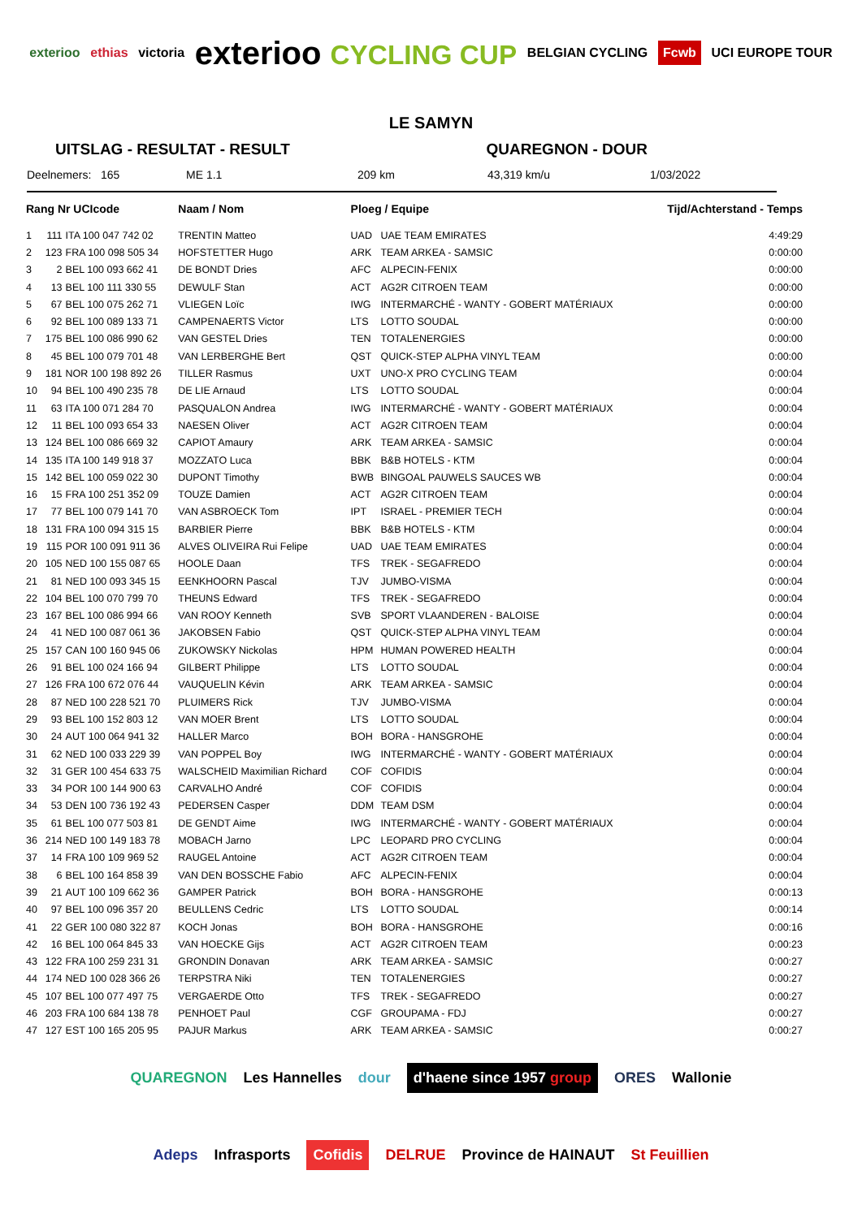exterioo ethias victoria exterioo CYCLING CUP BELGIAN CYCLING Fcwb UCI EUROPE TOUR
LE SAMYN
UITSLAG - RESULTAT - RESULT QUAREGNON - DOUR
Deelnemers: 165 ME 1.1 209 km 43,319 km/u 1/03/2022
| Rang Nr UCIcode | | | Naam / Nom | Ploeg / Equipe | | Tijd/Achterstand - Temps |
| --- | --- | --- | --- | --- | --- | --- |
| 1 | 111 | ITA 100 047 742 02 | TRENTIN Matteo | UAD | UAE TEAM EMIRATES | 4:49:29 |
| 2 | 123 | FRA 100 098 505 34 | HOFSTETTER Hugo | ARK | TEAM ARKEA - SAMSIC | 0:00:00 |
| 3 | 2 | BEL 100 093 662 41 | DE BONDT Dries | AFC | ALPECIN-FENIX | 0:00:00 |
| 4 | 13 | BEL 100 111 330 55 | DEWULF Stan | ACT | AG2R CITROEN TEAM | 0:00:00 |
| 5 | 67 | BEL 100 075 262 71 | VLIEGEN Loïc | IWG | INTERMARCHÉ - WANTY - GOBERT MATÉRIAUX | 0:00:00 |
| 6 | 92 | BEL 100 089 133 71 | CAMPENAERTS Victor | LTS | LOTTO SOUDAL | 0:00:00 |
| 7 | 175 | BEL 100 086 990 62 | VAN GESTEL Dries | TEN | TOTALENERGIES | 0:00:00 |
| 8 | 45 | BEL 100 079 701 48 | VAN LERBERGHE Bert | QST | QUICK-STEP ALPHA VINYL TEAM | 0:00:00 |
| 9 | 181 | NOR 100 198 892 26 | TILLER Rasmus | UXT | UNO-X PRO CYCLING TEAM | 0:00:04 |
| 10 | 94 | BEL 100 490 235 78 | DE LIE Arnaud | LTS | LOTTO SOUDAL | 0:00:04 |
| 11 | 63 | ITA 100 071 284 70 | PASQUALON Andrea | IWG | INTERMARCHÉ - WANTY - GOBERT MATÉRIAUX | 0:00:04 |
| 12 | 11 | BEL 100 093 654 33 | NAESEN Oliver | ACT | AG2R CITROEN TEAM | 0:00:04 |
| 13 | 124 | BEL 100 086 669 32 | CAPIOT Amaury | ARK | TEAM ARKEA - SAMSIC | 0:00:04 |
| 14 | 135 | ITA 100 149 918 37 | MOZZATO Luca | BBK | B&B HOTELS - KTM | 0:00:04 |
| 15 | 142 | BEL 100 059 022 30 | DUPONT Timothy | BWB | BINGOAL PAUWELS SAUCES WB | 0:00:04 |
| 16 | 15 | FRA 100 251 352 09 | TOUZE Damien | ACT | AG2R CITROEN TEAM | 0:00:04 |
| 17 | 77 | BEL 100 079 141 70 | VAN ASBROECK Tom | IPT | ISRAEL - PREMIER TECH | 0:00:04 |
| 18 | 131 | FRA 100 094 315 15 | BARBIER Pierre | BBK | B&B HOTELS - KTM | 0:00:04 |
| 19 | 115 | POR 100 091 911 36 | ALVES OLIVEIRA Rui Felipe | UAD | UAE TEAM EMIRATES | 0:00:04 |
| 20 | 105 | NED 100 155 087 65 | HOOLE Daan | TFS | TREK - SEGAFREDO | 0:00:04 |
| 21 | 81 | NED 100 093 345 15 | EENKHOORN Pascal | TJV | JUMBO-VISMA | 0:00:04 |
| 22 | 104 | BEL 100 070 799 70 | THEUNS Edward | TFS | TREK - SEGAFREDO | 0:00:04 |
| 23 | 167 | BEL 100 086 994 66 | VAN ROOY Kenneth | SVB | SPORT VLAANDEREN - BALOISE | 0:00:04 |
| 24 | 41 | NED 100 087 061 36 | JAKOBSEN Fabio | QST | QUICK-STEP ALPHA VINYL TEAM | 0:00:04 |
| 25 | 157 | CAN 100 160 945 06 | ZUKOWSKY Nickolas | HPM | HUMAN POWERED HEALTH | 0:00:04 |
| 26 | 91 | BEL 100 024 166 94 | GILBERT Philippe | LTS | LOTTO SOUDAL | 0:00:04 |
| 27 | 126 | FRA 100 672 076 44 | VAUQUELIN Kévin | ARK | TEAM ARKEA - SAMSIC | 0:00:04 |
| 28 | 87 | NED 100 228 521 70 | PLUIMERS Rick | TJV | JUMBO-VISMA | 0:00:04 |
| 29 | 93 | BEL 100 152 803 12 | VAN MOER Brent | LTS | LOTTO SOUDAL | 0:00:04 |
| 30 | 24 | AUT 100 064 941 32 | HALLER Marco | BOH | BORA - HANSGROHE | 0:00:04 |
| 31 | 62 | NED 100 033 229 39 | VAN POPPEL Boy | IWG | INTERMARCHÉ - WANTY - GOBERT MATÉRIAUX | 0:00:04 |
| 32 | 31 | GER 100 454 633 75 | WALSCHEID Maximilian Richard | COF | COFIDIS | 0:00:04 |
| 33 | 34 | POR 100 144 900 63 | CARVALHO André | COF | COFIDIS | 0:00:04 |
| 34 | 53 | DEN 100 736 192 43 | PEDERSEN Casper | DDM | TEAM DSM | 0:00:04 |
| 35 | 61 | BEL 100 077 503 81 | DE GENDT Aime | IWG | INTERMARCHÉ - WANTY - GOBERT MATÉRIAUX | 0:00:04 |
| 36 | 214 | NED 100 149 183 78 | MOBACH Jarno | LPC | LEOPARD PRO CYCLING | 0:00:04 |
| 37 | 14 | FRA 100 109 969 52 | RAUGEL Antoine | ACT | AG2R CITROEN TEAM | 0:00:04 |
| 38 | 6 | BEL 100 164 858 39 | VAN DEN BOSSCHE Fabio | AFC | ALPECIN-FENIX | 0:00:04 |
| 39 | 21 | AUT 100 109 662 36 | GAMPER Patrick | BOH | BORA - HANSGROHE | 0:00:13 |
| 40 | 97 | BEL 100 096 357 20 | BEULLENS Cedric | LTS | LOTTO SOUDAL | 0:00:14 |
| 41 | 22 | GER 100 080 322 87 | KOCH Jonas | BOH | BORA - HANSGROHE | 0:00:16 |
| 42 | 16 | BEL 100 064 845 33 | VAN HOECKE Gijs | ACT | AG2R CITROEN TEAM | 0:00:23 |
| 43 | 122 | FRA 100 259 231 31 | GRONDIN Donavan | ARK | TEAM ARKEA - SAMSIC | 0:00:27 |
| 44 | 174 | NED 100 028 366 26 | TERPSTRA Niki | TEN | TOTALENERGIES | 0:00:27 |
| 45 | 107 | BEL 100 077 497 75 | VERGAERDE Otto | TFS | TREK - SEGAFREDO | 0:00:27 |
| 46 | 203 | FRA 100 684 138 78 | PENHOET Paul | CGF | GROUPAMA - FDJ | 0:00:27 |
| 47 | 127 | EST 100 165 205 95 | PAJUR Markus | ARK | TEAM ARKEA - SAMSIC | 0:00:27 |
QUAREGNON Les Hannelles dour d'haene since 1957 group ORES Wallonie Adeps Infrasports Cofidis DELRUE Province de HAINAUT St Feuillien